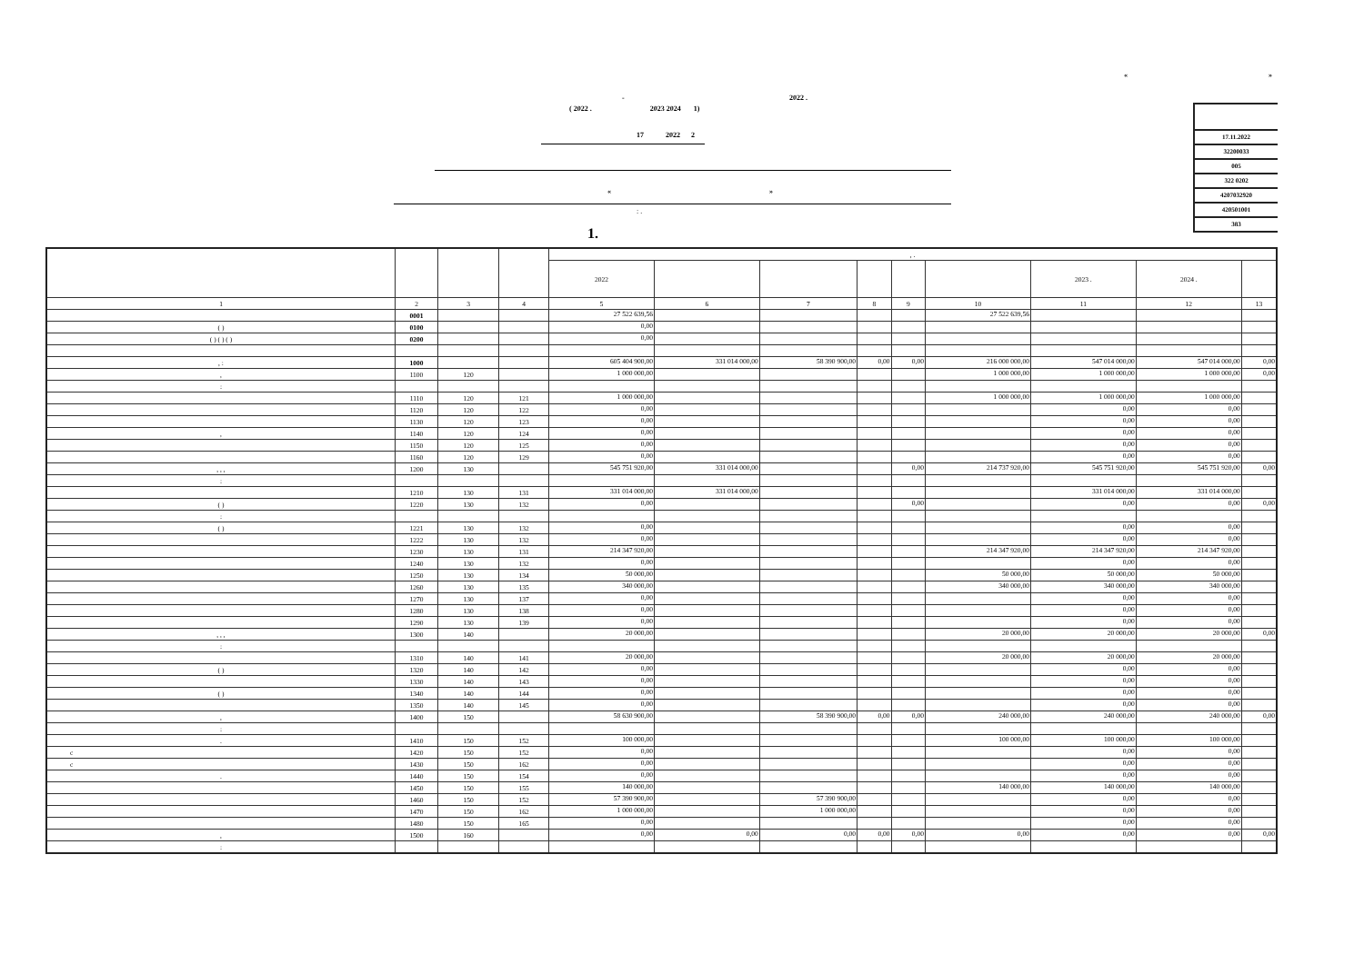« »
- 2022 .
( 2022 . 2023 2024 1)
17 2022 2
« »
: .
1.
| 17.11.2022 |
| 32200033 |
| 005 |
| 322 0202 |
| 4207032920 |
| 420501001 |
| 383 |
| | | | | , . | | | | | | | | |
| --- | --- | --- | --- | --- | --- | --- | --- | --- | --- | --- | --- | --- |
| | | | | 2022 | | | | | | 2023 . | 2024 . | |
| 1 | 2 | 3 | 4 | 5 | 6 | 7 | 8 | 9 | 10 | 11 | 12 | 13 |
| | 0001 | | | 27 522 639,56 | | | | | 27 522 639,56 | | | |
| ( ) | 0100 | | | 0,00 | | | | | | | | |
| ( ) ( ) ( ) | 0200 | | | 0,00 | | | | | | | | |
| , : | 1000 | | | 605 404 900,00 | 331 014 000,00 | 58 390 900,00 | 0,00 | 0,00 | 216 000 000,00 | 547 014 000,00 | 547 014 000,00 | 0,00 |
| , | 1100 | 120 | | 1 000 000,00 | | | | | 1 000 000,00 | 1 000 000,00 | 1 000 000,00 | 0,00 |
| : | | | | | | | | | | | | |
| | 1110 | 120 | 121 | 1 000 000,00 | | | | | 1 000 000,00 | 1 000 000,00 | 1 000 000,00 | |
| | 1120 | 120 | 122 | 0,00 | | | | | | 0,00 | 0,00 | |
| | 1130 | 120 | 123 | 0,00 | | | | | | 0,00 | 0,00 | |
| , | 1140 | 120 | 124 | 0,00 | | | | | | 0,00 | 0,00 | |
| | 1150 | 120 | 125 | 0,00 | | | | | | 0,00 | 0,00 | |
| | 1160 | 120 | 129 | 0,00 | | | | | | 0,00 | 0,00 | |
| , , , | 1200 | 130 | | 545 751 920,00 | 331 014 000,00 | | | 0,00 | 214 737 920,00 | 545 751 920,00 | 545 751 920,00 | 0,00 |
| : | | | | | | | | | | | | |
| | 1210 | 130 | 131 | 331 014 000,00 | 331 014 000,00 | | | | | 331 014 000,00 | 331 014 000,00 | |
| ( ) | 1220 | 130 | 132 | 0,00 | | | | 0,00 | | 0,00 | 0,00 | 0,00 |
| : | | | | | | | | | | | | |
| ( ) | 1221 | 130 | 132 | 0,00 | | | | | | 0,00 | 0,00 | |
| | 1222 | 130 | 132 | 0,00 | | | | | | 0,00 | 0,00 | |
| | 1230 | 130 | 131 | 214 347 920,00 | | | | | 214 347 920,00 | 214 347 920,00 | 214 347 920,00 | |
| | 1240 | 130 | 132 | 0,00 | | | | | | 0,00 | 0,00 | |
| | 1250 | 130 | 134 | 50 000,00 | | | | | 50 000,00 | 50 000,00 | 50 000,00 | |
| | 1260 | 130 | 135 | 340 000,00 | | | | | 340 000,00 | 340 000,00 | 340 000,00 | |
| | 1270 | 130 | 137 | 0,00 | | | | | | 0,00 | 0,00 | |
| | 1280 | 130 | 138 | 0,00 | | | | | | 0,00 | 0,00 | |
| | 1290 | 130 | 139 | 0,00 | | | | | | 0,00 | 0,00 | |
| , , , | 1300 | 140 | | 20 000,00 | | | | | 20 000,00 | 20 000,00 | 20 000,00 | 0,00 |
| : | | | | | | | | | | | | |
| | 1310 | 140 | 141 | 20 000,00 | | | | | 20 000,00 | 20 000,00 | 20 000,00 | |
| ( ) | 1320 | 140 | 142 | 0,00 | | | | | | 0,00 | 0,00 | |
| | 1330 | 140 | 143 | 0,00 | | | | | | 0,00 | 0,00 | |
| ( ) | 1340 | 140 | 144 | 0,00 | | | | | | 0,00 | 0,00 | |
| | 1350 | 140 | 145 | 0,00 | | | | | | 0,00 | 0,00 | |
| , | 1400 | 150 | | 58 630 900,00 | | 58 390 900,00 | 0,00 | 0,00 | 240 000,00 | 240 000,00 | 240 000,00 | 0,00 |
| : | | | | | | | | | | | | |
| . | 1410 | 150 | 152 | 100 000,00 | | | | | 100 000,00 | 100 000,00 | 100 000,00 | |
| с | 1420 | 150 | 152 | 0,00 | | | | | | 0,00 | 0,00 | |
| с | 1430 | 150 | 162 | 0,00 | | | | | | 0,00 | 0,00 | |
| . | 1440 | 150 | 154 | 0,00 | | | | | | 0,00 | 0,00 | |
| | 1450 | 150 | 155 | 140 000,00 | | | | | 140 000,00 | 140 000,00 | 140 000,00 | |
| | 1460 | 150 | 152 | 57 390 900,00 | | 57 390 900,00 | | | | 0,00 | 0,00 | |
| | 1470 | 150 | 162 | 1 000 000,00 | | 1 000 000,00 | | | | 0,00 | 0,00 | |
| | 1480 | 150 | 165 | 0,00 | | | | | | 0,00 | 0,00 | |
| , | 1500 | 160 | | 0,00 | 0,00 | 0,00 | 0,00 | 0,00 | 0,00 | 0,00 | 0,00 | 0,00 |
| : | | | | | | | | | | | | |